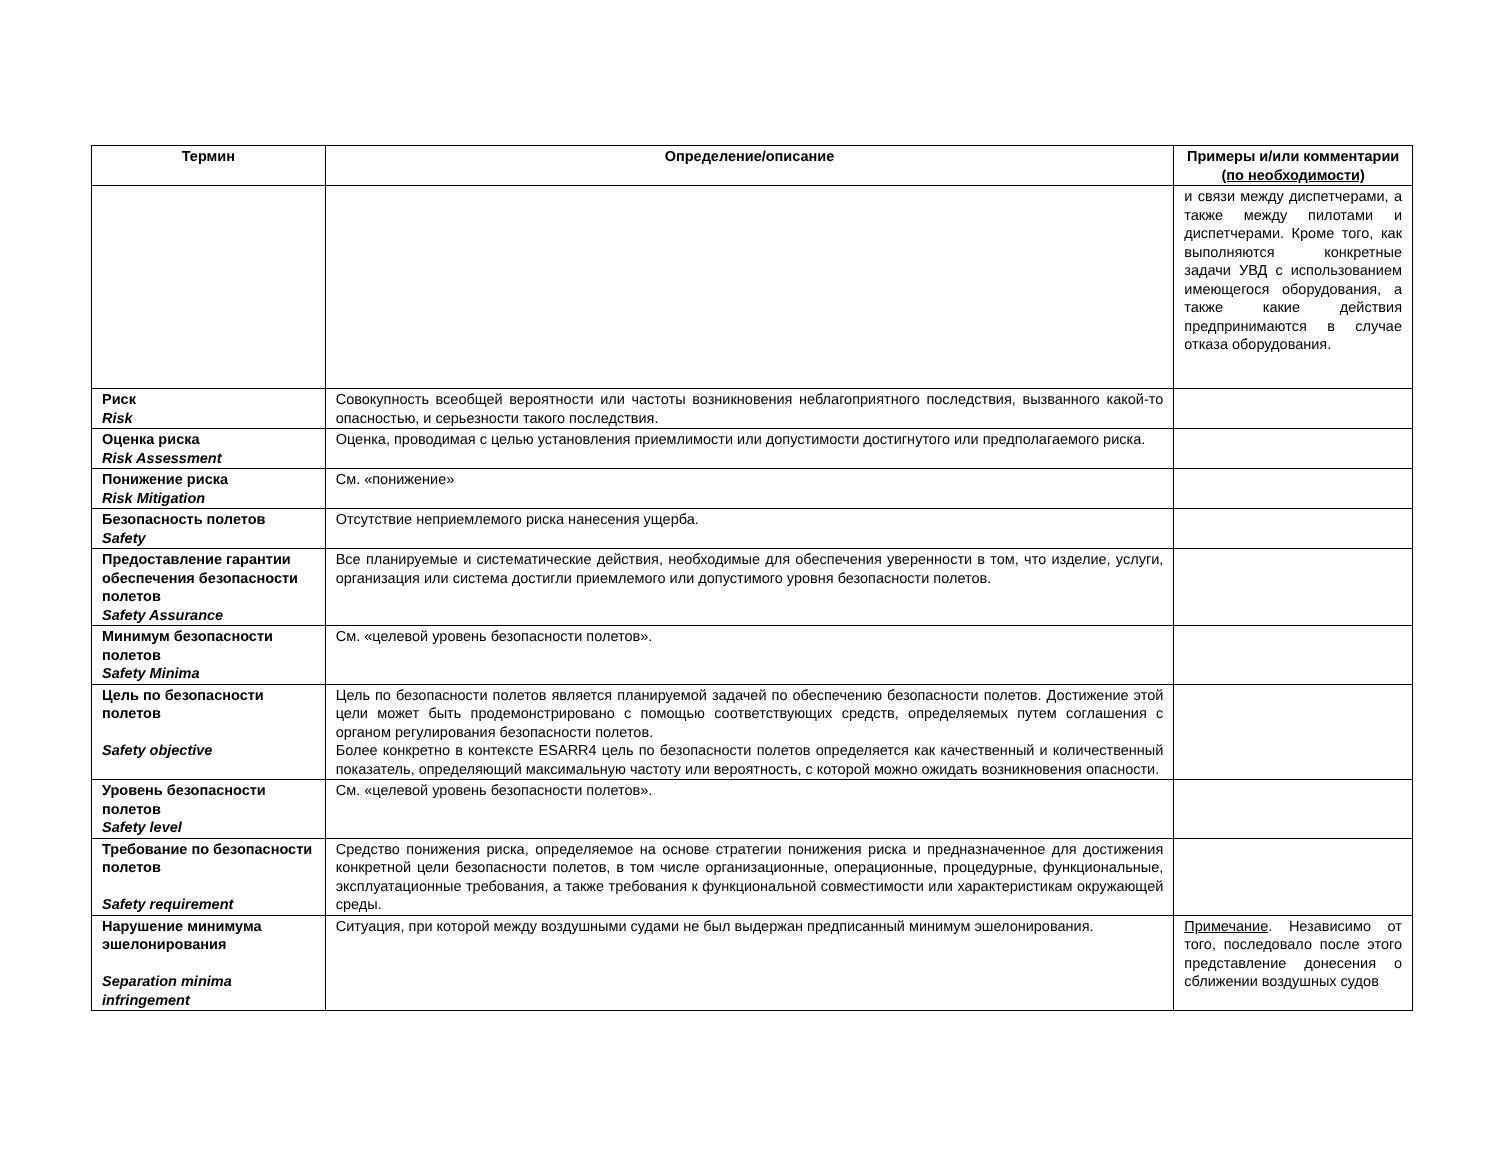| Термин | Определение/описание | Примеры и/или комментарии (по необходимости) |
| --- | --- | --- |
| | | и связи между диспетчерами, а также между пилотами и диспетчерами. Кроме того, как выполняются конкретные задачи УВД с использованием имеющегося оборудования, а также какие действия предпринимаются в случае отказа оборудования. |
| Риск Risk | Совокупность всеобщей вероятности или частоты возникновения неблагоприятного последствия, вызванного какой-то опасностью, и серьезности такого последствия. | |
| Оценка риска Risk Assessment | Оценка, проводимая с целью установления приемлимости или допустимости достигнутого или предполагаемого риска. | |
| Понижение риска Risk Mitigation | См. «понижение» | |
| Безопасность полетов Safety | Отсутствие неприемлемого риска нанесения ущерба. | |
| Предоставление гарантии обеспечения безопасности полетов Safety Assurance | Все планируемые и систематические действия, необходимые для обеспечения уверенности в том, что изделие, услуги, организация или система достигли приемлемого или допустимого уровня безопасности полетов. | |
| Минимум безопасности полетов Safety Minima | См. «целевой уровень безопасности полетов». | |
| Цель по безопасности полетов Safety objective | Цель по безопасности полетов является планируемой задачей по обеспечению безопасности полетов. Достижение этой цели может быть продемонстрировано с помощью соответствующих средств, определяемых путем соглашения с органом регулирования безопасности полетов. Более конкретно в контексте ESARR4 цель по безопасности полетов определяется как качественный и количественный показатель, определяющий максимальную частоту или вероятность, с которой можно ожидать возникновения опасности. | |
| Уровень безопасности полетов Safety level | См. «целевой уровень безопасности полетов». | |
| Требование по безопасности полетов Safety requirement | Средство понижения риска, определяемое на основе стратегии понижения риска и предназначенное для достижения конкретной цели безопасности полетов, в том числе организационные, операционные, процедурные, функциональные, эксплуатационные требования, а также требования к функциональной совместимости или характеристикам окружающей среды. | |
| Нарушение минимума эшелонирования Separation minima infringement | Ситуация, при которой между воздушными судами не был выдержан предписанный минимум эшелонирования. | Примечание . Независимо от того, последовало после этого представление донесения о сближении воздушных судов |